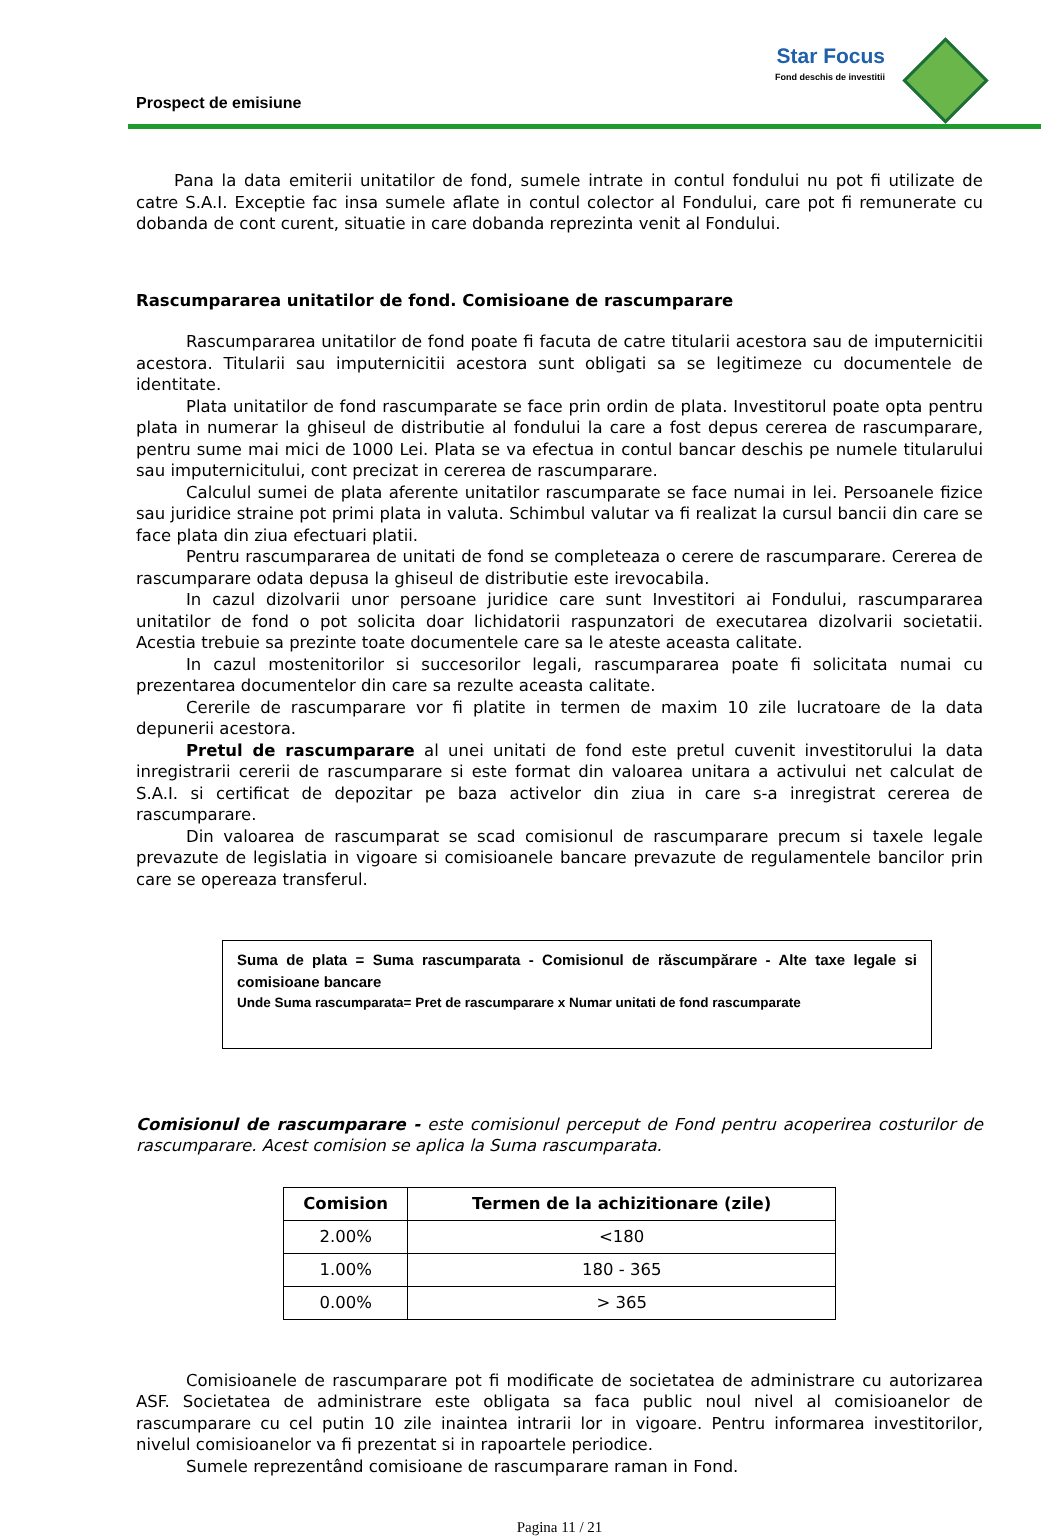Prospect de emisiune
Star Focus
Fond deschis de investitii
Pana la data emiterii unitatilor de fond, sumele intrate in contul fondului nu pot fi utilizate de catre S.A.I. Exceptie fac insa sumele aflate in contul colector al Fondului, care pot fi remunerate cu dobanda de cont curent, situatie in care dobanda reprezinta venit al Fondului.
Rascumpararea unitatilor de fond. Comisioane de rascumparare
Rascumpararea unitatilor de fond poate fi facuta de catre titularii acestora sau de imputernicitii acestora. Titularii sau imputernicitii acestora sunt obligati sa se legitimeze cu documentele de identitate.
Plata unitatilor de fond rascumparate se face prin ordin de plata. Investitorul poate opta pentru plata in numerar la ghiseul de distributie al fondului la care a fost depus cererea de rascumparare, pentru sume mai mici de 1000 Lei. Plata se va efectua in contul bancar deschis pe numele titularului sau imputernicitului, cont precizat in cererea de rascumparare.
Calculul sumei de plata aferente unitatilor rascumparate se face numai in lei. Persoanele fizice sau juridice straine pot primi plata in valuta. Schimbul valutar va fi realizat la cursul bancii din care se face plata din ziua efectuari platii.
Pentru rascumpararea de unitati de fond se completeaza o cerere de rascumparare. Cererea de rascumparare odata depusa la ghiseul de distributie este irevocabila.
In cazul dizolvarii unor persoane juridice care sunt Investitori ai Fondului, rascumpararea unitatilor de fond o pot solicita doar lichidatorii raspunzatori de executarea dizolvarii societatii. Acestia trebuie sa prezinte toate documentele care sa le ateste aceasta calitate.
In cazul mostenitorilor si succesorilor legali, rascumpararea poate fi solicitata numai cu prezentarea documentelor din care sa rezulte aceasta calitate.
Cererile de rascumparare vor fi platite in termen de maxim 10 zile lucratoare de la data depunerii acestora.
Pretul de rascumparare al unei unitati de fond este pretul cuvenit investitorului la data inregistrarii cererii de rascumparare si este format din valoarea unitara a activului net calculat de S.A.I. si certificat de depozitar pe baza activelor din ziua in care s-a inregistrat cererea de rascumparare.
Din valoarea de rascumparat se scad comisionul de rascumparare precum si taxele legale prevazute de legislatia in vigoare si comisioanele bancare prevazute de regulamentele bancilor prin care se opereaza transferul.
Suma de plata = Suma rascumparata - Comisionul de răscumpărare - Alte taxe legale si comisioane bancare
Unde Suma rascumparata= Pret de rascumparare x Numar unitati de fond rascumparate
Comisionul de rascumparare - este comisionul perceput de Fond pentru acoperirea costurilor de rascumparare. Acest comision se aplica la Suma rascumparata.
| Comision | Termen de la achizitionare (zile) |
| --- | --- |
| 2.00% | <180 |
| 1.00% | 180 - 365 |
| 0.00% | > 365 |
Comisioanele de rascumparare pot fi modificate de societatea de administrare cu autorizarea ASF. Societatea de administrare este obligata sa faca public noul nivel al comisioanelor de rascumparare cu cel putin 10 zile inaintea intrarii lor in vigoare. Pentru informarea investitorilor, nivelul comisioanelor va fi prezentat si in rapoartele periodice.
Sumele reprezentând comisioane de rascumparare raman in Fond.
Pagina 11 / 21